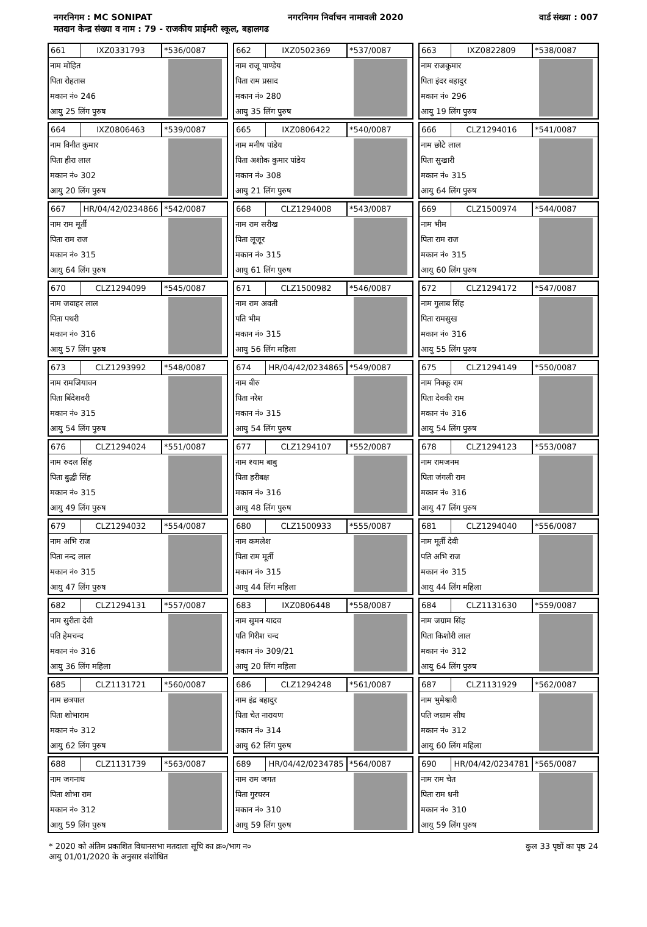नगरनिगम : MC SONIPAT नगरनिगम निर्वाचन नामावली 2020 वार्ड संख्या : 007
मतदान केन्द्र संख्या व नाम : 79 - राजकीय प्राईमरी स्कूल, बहालगढ
661 IXZ0331793 *536/0087
नाम मोहित
पिता रोहतास
मकान नं० 246
आयु 25 लिंग पुरुष
662 IXZ0502369 *537/0087
नाम राजू पाण्डेय
पिता राम प्रसाद
मकान नं० 280
आयु 35 लिंग पुरुष
663 IXZ0822809 *538/0087
नाम राजकुमार
पिता इंदर बहादुर
मकान नं० 296
आयु 19 लिंग पुरुष
664 IXZ0806463 *539/0087
नाम विनीत कुमार
पिता हीरा लाल
मकान नं० 302
आयु 20 लिंग पुरुष
665 IXZ0806422 *540/0087
नाम मनीष पांडेय
पिता अशोक कुमार पांडेय
मकान नं० 308
आयु 21 लिंग पुरुष
666 CLZ1294016 *541/0087
नाम छोटे लाल
पिता सुखारी
मकान नं० 315
आयु 64 लिंग पुरुष
667 HR/04/42/0234866 *542/0087
नाम राम मूर्ती
पिता राम राज
मकान नं० 315
आयु 64 लिंग पुरुष
668 CLZ1294008 *543/0087
नाम राम सरीख
पिता लूजूर
मकान नं० 315
आयु 61 लिंग पुरुष
669 CLZ1500974 *544/0087
नाम भीम
पिता राम राज
मकान नं० 315
आयु 60 लिंग पुरुष
670 CLZ1294099 *545/0087
नाम जवाहर लाल
पिता पथरी
मकान नं० 316
आयु 57 लिंग पुरुष
671 CLZ1500982 *546/0087
नाम राम अवती
पति भीम
मकान नं० 315
आयु 56 लिंग महिला
672 CLZ1294172 *547/0087
नाम गुलाब सिंह
पिता रामसुख
मकान नं० 316
आयु 55 लिंग पुरुष
673 CLZ1293992 *548/0087
नाम रामजियावन
पिता बिंदेशवरी
मकान नं० 315
आयु 54 लिंग पुरुष
674 HR/04/42/0234865 *549/0087
नाम बीरु
पिता नरेश
मकान नं० 315
आयु 54 लिंग पुरुष
675 CLZ1294149 *550/0087
नाम निक्कू राम
पिता देवकी राम
मकान नं० 316
आयु 54 लिंग पुरुष
676 CLZ1294024 *551/0087
नाम रुदल सिंह
पिता बुद्धी सिंह
मकान नं० 315
आयु 49 लिंग पुरुष
677 CLZ1294107 *552/0087
नाम श्याम बाबु
पिता हरीबक्ष
मकान नं० 316
आयु 48 लिंग पुरुष
678 CLZ1294123 *553/0087
नाम रामजनम
पिता जंगली राम
मकान नं० 316
आयु 47 लिंग पुरुष
679 CLZ1294032 *554/0087
नाम अभि राज
पिता नन्द लाल
मकान नं० 315
आयु 47 लिंग पुरुष
680 CLZ1500933 *555/0087
नाम कमलेश
पिता राम मूर्ती
मकान नं० 315
आयु 44 लिंग महिला
681 CLZ1294040 *556/0087
नाम मूर्ती देवी
पति अभि राज
मकान नं० 315
आयु 44 लिंग महिला
682 CLZ1294131 *557/0087
नाम सुरीता देवी
पति हेमचन्द
मकान नं० 316
आयु 36 लिंग महिला
683 IXZ0806448 *558/0087
नाम सुमन यादव
पति गिरीश चन्द
मकान नं० 309/21
आयु 20 लिंग महिला
684 CLZ1131630 *559/0087
नाम जग्राम सिंह
पिता किशोरी लाल
मकान नं० 312
आयु 64 लिंग पुरुष
685 CLZ1131721 *560/0087
नाम छत्रपाल
पिता शोभाराम
मकान नं० 312
आयु 62 लिंग पुरुष
686 CLZ1294248 *561/0087
नाम इंद्र बहादुर
पिता चेत नारायण
मकान नं० 314
आयु 62 लिंग पुरुष
687 CLZ1131929 *562/0087
नाम भुमेश्वारी
पति जग्राम सीघ
मकान नं० 312
आयु 60 लिंग महिला
688 CLZ1131739 *563/0087
नाम जगनाथ
पिता शोभा राम
मकान नं० 312
आयु 59 लिंग पुरुष
689 HR/04/42/0234785 *564/0087
नाम राम जगत
पिता गुरचरन
मकान नं० 310
आयु 59 लिंग पुरुष
690 HR/04/42/0234781 *565/0087
नाम राम चेत
पिता राम धनी
मकान नं० 310
आयु 59 लिंग पुरुष
* 2020 को अंतिम प्रकाशित विधानसभा मतदाता सूचि का क्र०/भाग न०
आयु 01/01/2020 के अनुसार संशोधित
कुल 33 पृष्ठों का पृष्ठ 24